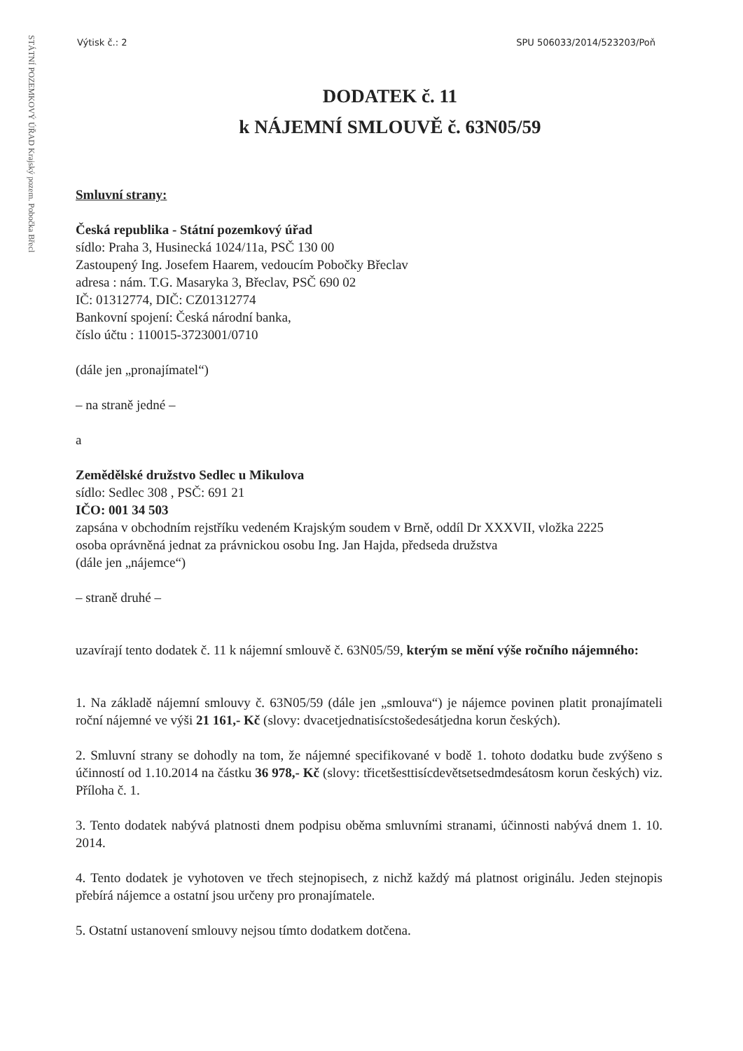STÁTNÍ POZEMKOVÝ ÚŘAD Krajský pozem. Pobočka Břecl
Výtisk č.: 2 SPU 506033/2014/523203/Poň
DODATEK č. 11
k NÁJEMNÍ SMLOUVĚ č. 63N05/59
Smluvní strany:
Česká republika - Státní pozemkový úřad
sídlo: Praha 3, Husinecká 1024/11a, PSČ 130 00
Zastoupený Ing. Josefem Haarem, vedoucím Pobočky Břeclav
adresa : nám. T.G. Masaryka 3, Břeclav, PSČ 690 02
IČ: 01312774, DIČ: CZ01312774
Bankovní spojení: Česká národní banka,
číslo účtu : 110015-3723001/0710
(dále jen „pronajímatel“)
– na straně jedné –
a
Zemědělské družstvo Sedlec u Mikulova
sídlo: Sedlec 308 , PSČ: 691 21
IČO: 001 34 503
zapsána v obchodním rejstříku vedeném Krajským soudem v Brně, oddíl Dr XXXVII, vložka 2225
osoba oprávněná jednat za právnickou osobu Ing. Jan Hajda, předseda družstva
(dále jen „nájemce“)
– straně druhé –
uzavírají tento dodatek č. 11 k nájemní smlouvě č. 63N05/59, kterým se mění výše ročního nájemného:
1. Na základě nájemní smlouvy č. 63N05/59 (dále jen „smlouva“) je nájemce povinen platit pronajímateli roční nájemné ve výši 21 161,- Kč (slovy: dvacetjednatisícstošedesátjedna korun českých).
2. Smluvní strany se dohodly na tom, že nájemné specifikované v bodě 1. tohoto dodatku bude zvýšeno s účinností od 1.10.2014 na částku 36 978,- Kč (slovy: třicetšesttisícdevětsetsedmdesátosm korun českých) viz. Příloha č. 1.
3. Tento dodatek nabývá platnosti dnem podpisu oběma smluvními stranami, účinnosti nabývá dnem 1. 10. 2014.
4. Tento dodatek je vyhotoven ve třech stejnopisech, z nichž každý má platnost originálu. Jeden stejnopis přebírá nájemce a ostatní jsou určeny pro pronajímatele.
5. Ostatní ustanovení smlouvy nejsou tímto dodatkem dotčena.